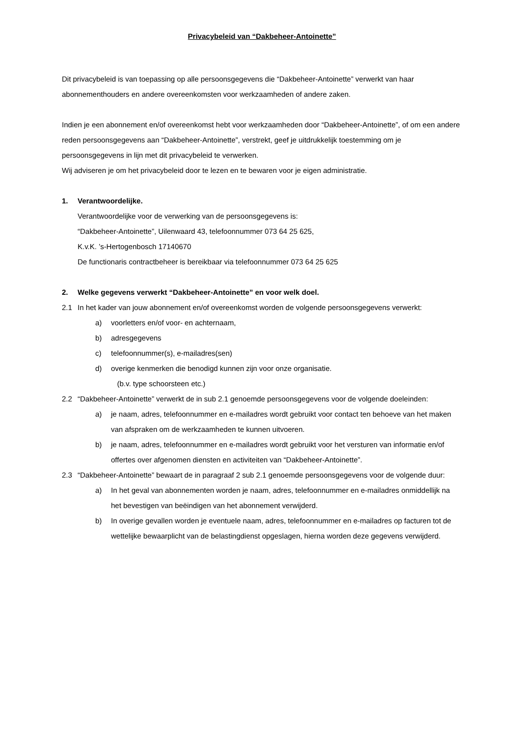Privacybeleid van “Dakbeheer-Antoinette”
Dit privacybeleid is van toepassing op alle persoonsgegevens die “Dakbeheer-Antoinette” verwerkt van haar abonnementhouders en andere overeenkomsten voor werkzaamheden of andere zaken.
Indien je een abonnement en/of overeenkomst hebt voor werkzaamheden door “Dakbeheer-Antoinette”, of om een andere reden persoonsgegevens aan “Dakbeheer-Antoinette”, verstrekt, geef je uitdrukkelijk toestemming om je persoonsgegevens in lijn met dit privacybeleid te verwerken.
Wij adviseren je om het privacybeleid door te lezen en te bewaren voor je eigen administratie.
1. Verantwoordelijke.
Verantwoordelijke voor de verwerking van de persoonsgegevens is:
“Dakbeheer-Antoinette”, Uilenwaard 43, telefoonnummer 073 64 25 625,
K.v.K. ’s-Hertogenbosch 17140670
De functionaris contractbeheer is bereikbaar via telefoonnummer 073 64 25 625
2. Welke gegevens verwerkt “Dakbeheer-Antoinette” en voor welk doel.
2.1 In het kader van jouw abonnement en/of overeenkomst worden de volgende persoonsgegevens verwerkt:
a) voorletters en/of voor- en achternaam,
b) adresgegevens
c) telefoonnummer(s), e-mailadres(sen)
d) overige kenmerken die benodigd kunnen zijn voor onze organisatie.
(b.v. type schoorsteen etc.)
2.2 “Dakbeheer-Antoinette” verwerkt de in sub 2.1 genoemde persoonsgegevens voor de volgende doeleinden:
a) je naam, adres, telefoonnummer en e-mailadres wordt gebruikt voor contact ten behoeve van het maken van afspraken om de werkzaamheden te kunnen uitvoeren.
b) je naam, adres, telefoonnummer en e-mailadres wordt gebruikt voor het versturen van informatie en/of offertes over afgenomen diensten en activiteiten van “Dakbeheer-Antoinette”.
2.3 “Dakbeheer-Antoinette” bewaart de in paragraaf 2 sub 2.1 genoemde persoonsgegevens voor de volgende duur:
a) In het geval van abonnementen worden je naam, adres, telefoonnummer en e-mailadres onmiddellijk na het bevestigen van beëindigen van het abonnement verwijderd.
b) In overige gevallen worden je eventuele naam, adres, telefoonnummer en e-mailadres op facturen tot de wettelijke bewaarplicht van de belastingdienst opgeslagen, hierna worden deze gegevens verwijderd.